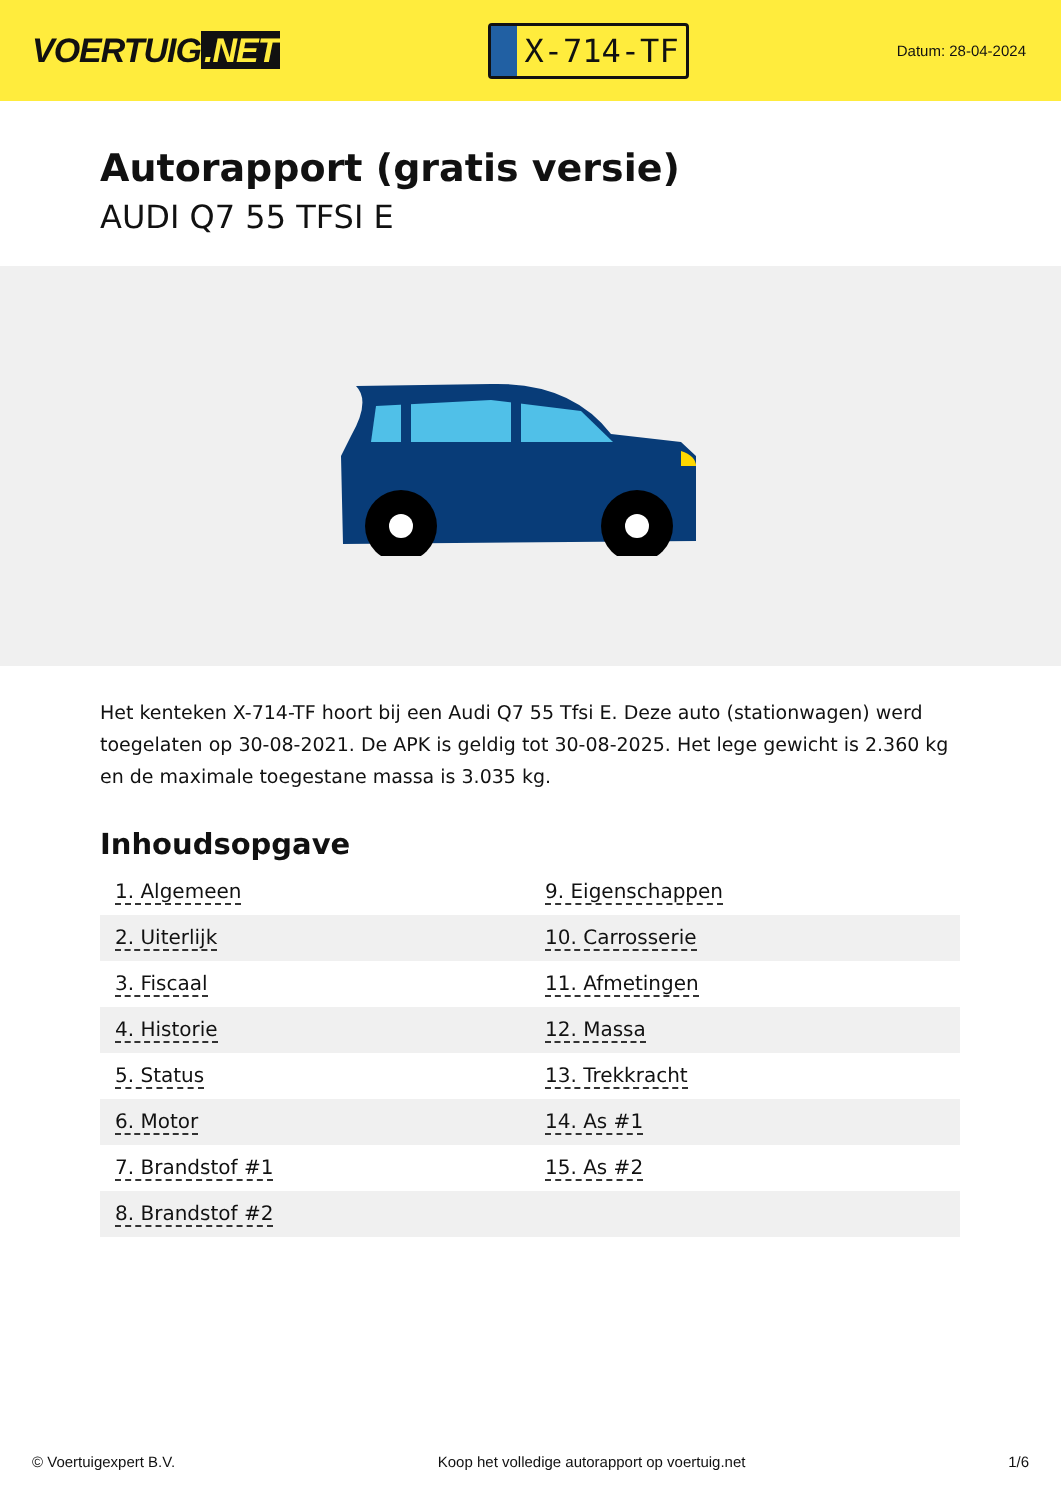VOERTUIG.NET
X-714-TF
Datum: 28-04-2024
Autorapport (gratis versie)
AUDI Q7 55 TFSI E
Het kenteken X-714-TF hoort bij een Audi Q7 55 Tfsi E. Deze auto (stationwagen) werd toegelaten op 30-08-2021. De APK is geldig tot 30-08-2025. Het lege gewicht is 2.360 kg en de maximale toegestane massa is 3.035 kg.
Inhoudsopgave
| 1. Algemeen | 9. Eigenschappen |
| 2. Uiterlijk | 10. Carrosserie |
| 3. Fiscaal | 11. Afmetingen |
| 4. Historie | 12. Massa |
| 5. Status | 13. Trekkracht |
| 6. Motor | 14. As #1 |
| 7. Brandstof #1 | 15. As #2 |
| 8. Brandstof #2 | |
© Voertuigexpert B.V. Koop het volledige autorapport op voertuig.net 1/6